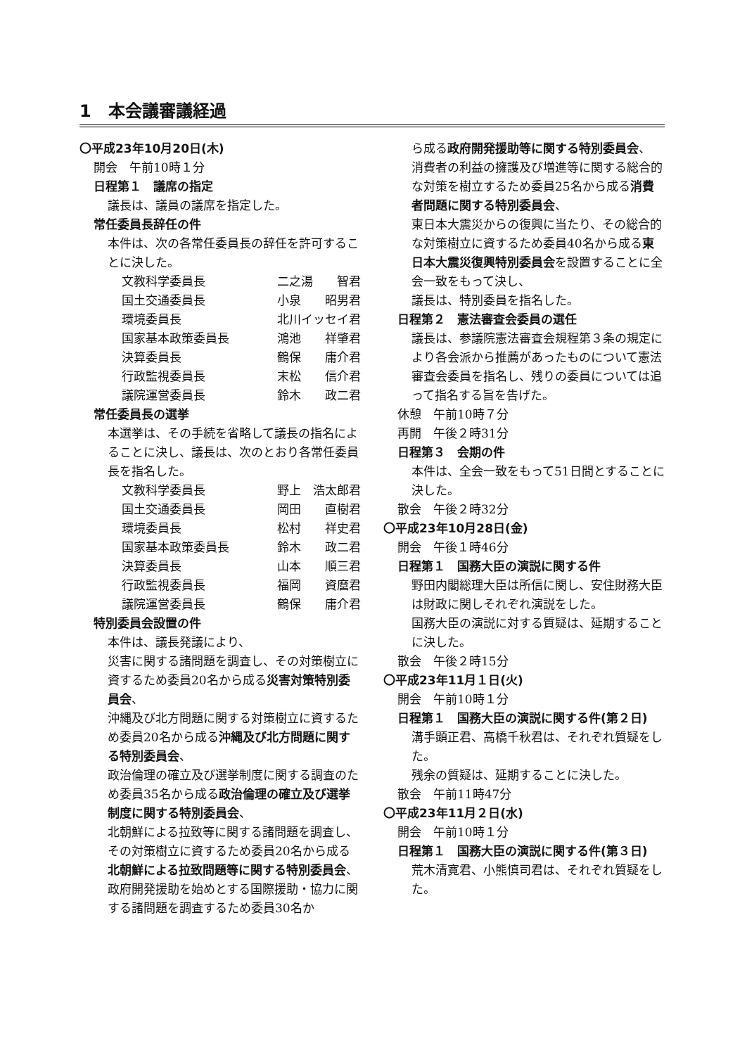1　本会議審議経過
〇平成23年10月20日(木)
開会　午前10時１分
日程第１　議席の指定
議長は、議員の議席を指定した。
常任委員長辞任の件
本件は、次の各常任委員長の辞任を許可することに決した。
文教科学委員長 二之湯　　智君
国土交通委員長 小泉　　昭男君
環境委員長 北川イッセイ君
国家基本政策委員長 鴻池　　祥肇君
決算委員長 鶴保　　庸介君
行政監視委員長 末松　　信介君
議院運営委員長 鈴木　　政二君
常任委員長の選挙
本選挙は、その手続を省略して議長の指名によることに決し、議長は、次のとおり各常任委員長を指名した。
文教科学委員長 野上　浩太郎君
国土交通委員長 岡田　　直樹君
環境委員長 松村　　祥史君
国家基本政策委員長 鈴木　　政二君
決算委員長 山本　　順三君
行政監視委員長 福岡　　資麿君
議院運営委員長 鶴保　　庸介君
特別委員会設置の件
本件は、議長発議により、
災害に関する諸問題を調査し、その対策樹立に資するため委員20名から成る災害対策特別委員会、
沖縄及び北方問題に関する対策樹立に資するため委員20名から成る沖縄及び北方問題に関する特別委員会、
政治倫理の確立及び選挙制度に関する調査のため委員35名から成る政治倫理の確立及び選挙制度に関する特別委員会、
北朝鮮による拉致等に関する諸問題を調査し、その対策樹立に資するため委員20名から成る北朝鮮による拉致問題等に関する特別委員会、
政府開発援助を始めとする国際援助・協力に関する諸問題を調査するため委員30名か
ら成る政府開発援助等に関する特別委員会、
消費者の利益の擁護及び増進等に関する総合的な対策を樹立するため委員25名から成る消費者問題に関する特別委員会、
東日本大震災からの復興に当たり、その総合的な対策樹立に資するため委員40名から成る東日本大震災復興特別委員会を設置することに全会一致をもって決し、
議長は、特別委員を指名した。
日程第２　憲法審査会委員の選任
議長は、参議院憲法審査会規程第３条の規定により各会派から推薦があったものについて憲法審査会委員を指名し、残りの委員については追って指名する旨を告げた。
休憩　午前10時７分
再開　午後２時31分
日程第３　会期の件
本件は、全会一致をもって51日間とすることに決した。
散会　午後２時32分
〇平成23年10月28日(金)
開会　午後１時46分
日程第１　国務大臣の演説に関する件
野田内閣総理大臣は所信に関し、安住財務大臣は財政に関しそれぞれ演説をした。
国務大臣の演説に対する質疑は、延期することに決した。
散会　午後２時15分
〇平成23年11月１日(火)
開会　午前10時１分
日程第１　国務大臣の演説に関する件(第２日)
溝手顕正君、高橋千秋君は、それぞれ質疑をした。
残余の質疑は、延期することに決した。
散会　午前11時47分
〇平成23年11月２日(水)
開会　午前10時１分
日程第１　国務大臣の演説に関する件(第３日)
荒木清寛君、小熊慎司君は、それぞれ質疑をした。